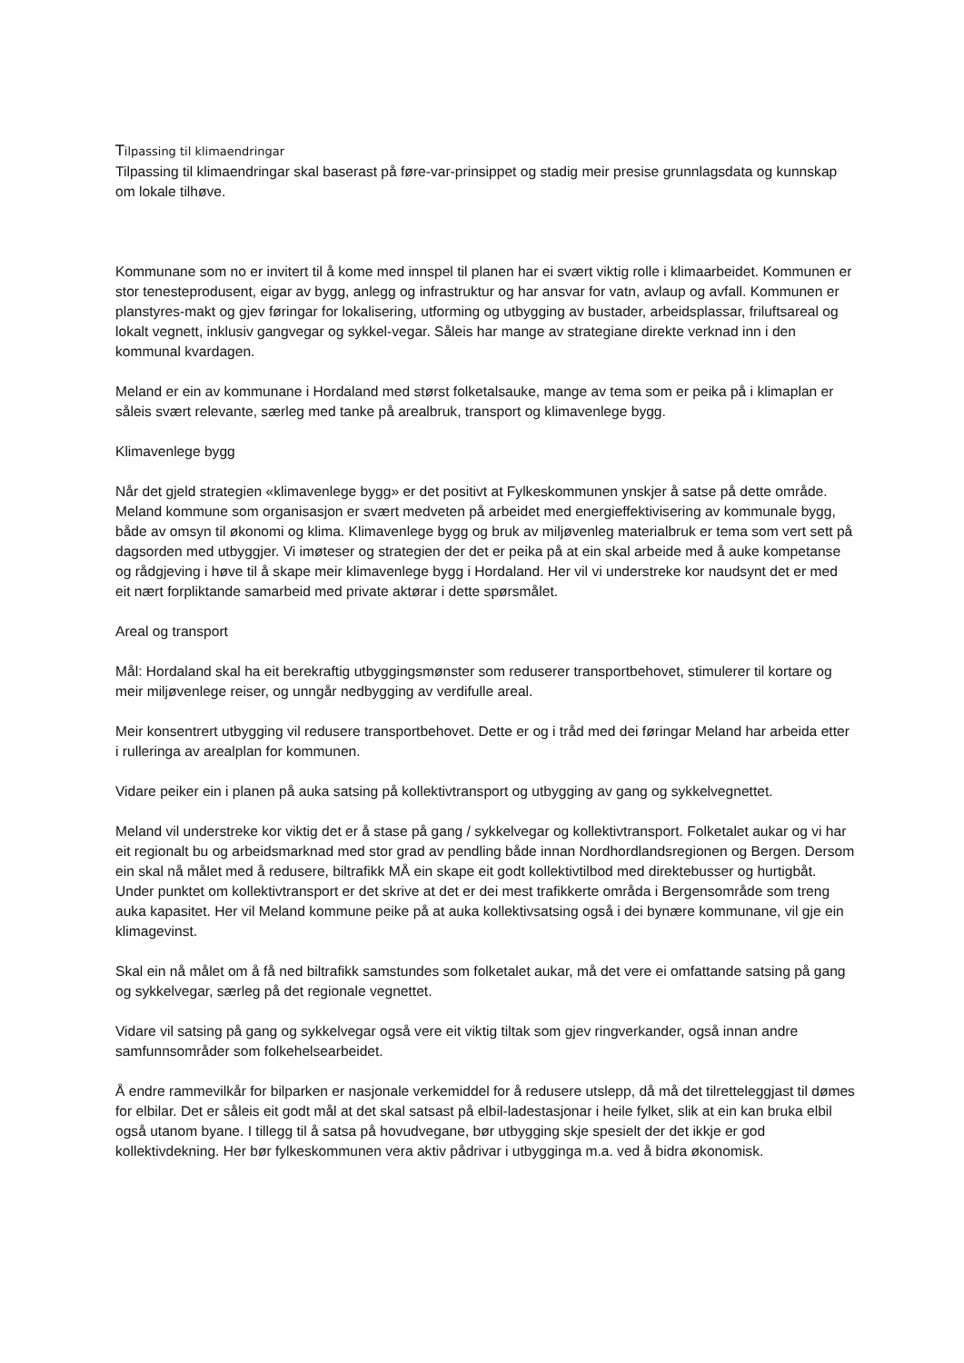Tilpassing til klimaendringar
Tilpassing til klimaendringar skal baserast på føre-var-prinsippet og stadig meir presise grunnlagsdata og kunnskap om lokale tilhøve.
Kommunane som no er invitert til å kome med innspel til planen har ei svært viktig rolle i klimaarbeidet. Kommunen er stor tenesteprodusent, eigar av bygg, anlegg og infrastruktur og har ansvar for vatn, avlaup og avfall. Kommunen er planstyres-makt og gjev føringar for lokalisering, utforming og utbygging av bustader, arbeidsplassar, friluftsareal og lokalt vegnett, inklusiv gangvegar og sykkel-vegar. Såleis har mange av strategiane direkte verknad inn i den kommunal kvardagen.
Meland er ein av kommunane i Hordaland med størst folketalsauke, mange av tema som er peika på i klimaplan er såleis svært relevante, særleg med tanke på arealbruk, transport og klimavenlege bygg.
Klimavenlege bygg
Når det gjeld strategien «klimavenlege bygg» er det positivt at Fylkeskommunen ynskjer å satse på dette område. Meland kommune som organisasjon er svært medveten på arbeidet med energieffektivisering av kommunale bygg, både av omsyn til økonomi og klima. Klimavenlege bygg og bruk av miljøvenleg materialbruk er tema som vert sett på dagsorden med utbyggjer. Vi imøteser og strategien der det er peika på at ein skal arbeide med å auke kompetanse og rådgjeving i høve til å skape meir klimavenlege bygg i Hordaland. Her vil vi understreke kor naudsynt det er med eit nært forpliktande samarbeid med private aktørar i dette spørsmålet.
Areal og transport
Mål: Hordaland skal ha eit berekraftig utbyggingsmønster som reduserer transportbehovet, stimulerer til kortare og meir miljøvenlege reiser, og unngår nedbygging av verdifulle areal.
Meir konsentrert utbygging vil redusere transportbehovet. Dette er og i tråd med dei føringar Meland har arbeida etter i rulleringa av arealplan for kommunen.
Vidare peiker ein i planen på auka satsing på kollektivtransport og utbygging av gang og sykkelvegnettet.
Meland vil understreke kor viktig det er å stase på gang / sykkelvegar og kollektivtransport. Folketalet aukar og vi har eit regionalt bu og arbeidsmarknad med stor grad av pendling både innan Nordhordlandsregionen og Bergen. Dersom ein skal nå målet med å redusere, biltrafikk MÅ ein skape eit godt kollektivtilbod med direktebusser og hurtigbåt. Under punktet om kollektivtransport er det skrive at det er dei mest trafikkerte områda i Bergensområde som treng auka kapasitet. Her vil Meland kommune peike på at auka kollektivsatsing også i dei bynære kommunane, vil gje ein klimagevinst.
Skal ein nå målet om å få ned biltrafikk samstundes som folketalet aukar, må det vere ei omfattande satsing på gang og sykkelvegar, særleg på det regionale vegnettet.
Vidare vil satsing på gang og sykkelvegar også vere eit viktig tiltak som gjev ringverkander, også innan andre samfunnsområder som folkehelsearbeidet.
Å endre rammevilkår for bilparken er nasjonale verkemiddel for å redusere utslepp, då må det tilretteleggjast til dømes for elbilar. Det er såleis eit godt mål at det skal satsast på elbil-ladestasjonar i heile fylket, slik at ein kan bruka elbil også utanom byane. I tillegg til å satsa på hovudvegane, bør utbygging skje spesielt der det ikkje er god kollektivdekning. Her bør fylkeskommunen vera aktiv pådrivar i utbygginga m.a. ved å bidra økonomisk.